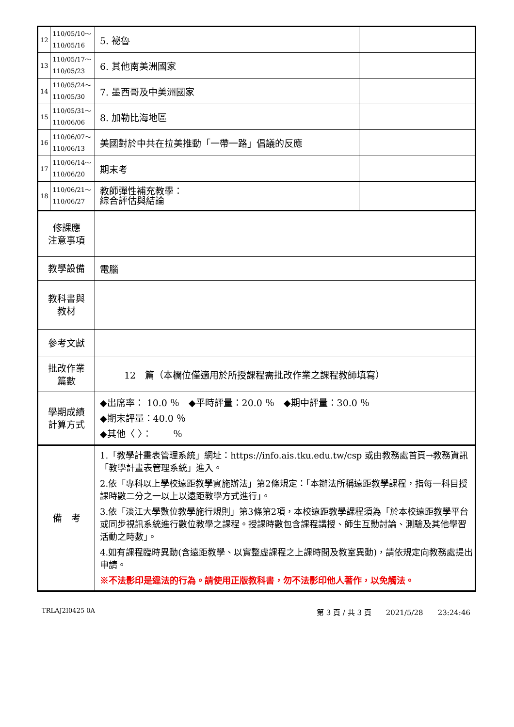| 12 | 110/05/10～ 110/05/16 | 5. 祕魯 | |
| 13 | 110/05/17～ 110/05/23 | 6. 其他南美洲國家 | |
| 14 | 110/05/24～ 110/05/30 | 7. 墨西哥及中美洲國家 | |
| 15 | 110/05/31～ 110/06/06 | 8. 加勒比海地區 | |
| 16 | 110/06/07～ 110/06/13 | 美國對於中共在拉美推動「一帶一路」倡議的反應 | |
| 17 | 110/06/14～ 110/06/20 | 期末考 | |
| 18 | 110/06/21～ 110/06/27 | 教師彈性補充教學： 綜合評估與結論 | |
| 修課應 注意事項 | | | |
| 教學設備 | | 電腦 | |
| 教科書與 教材 | | | |
| 參考文獻 | | | |
| 批改作業 篇數 | | 12 篇（本欄位僅適用於所授課程需批改作業之課程教師填寫） | |
| 學期成績 計算方式 | | ◆出席率： 10.0 ％ ◆平時評量：20.0 ％ ◆期中評量：30.0 ％ ◆期末評量：40.0 ％ ◆其他〈 〉： ％ | |
| 備 考 | | 1.「教學計畫表管理系統」網址： https://info.ais.tku.edu.tw/csp 或由教務處首頁→教務資訊「教學計畫表管理系統」進入。 2.依「專科以上學校遠距教學實施辦法」第2條規定：「本辦法所稱遠距教學課程，指每一科目授課時數二分之一以上以遠距教學方式進行」。 3.依「淡江大學數位教學施行規則」第3條第2項，本校遠距教學課程須為「於本校遠距教學平台或同步視訊系統進行數位教學之課程。授課時數包含課程講授、師生互動討論、測驗及其他學習活動之時數」。 4.如有課程臨時異動(含遠距教學、以實整虛課程之上課時間及教室異動)，請依規定向教務處提出申請。 ※不法影印是違法的行為。請使用正版教科書，勿不法影印他人著作，以免觸法。 | |
TRLAJ2I0425 0A 第 3 頁 / 共 3 頁　　2021/5/28　　23:24:46